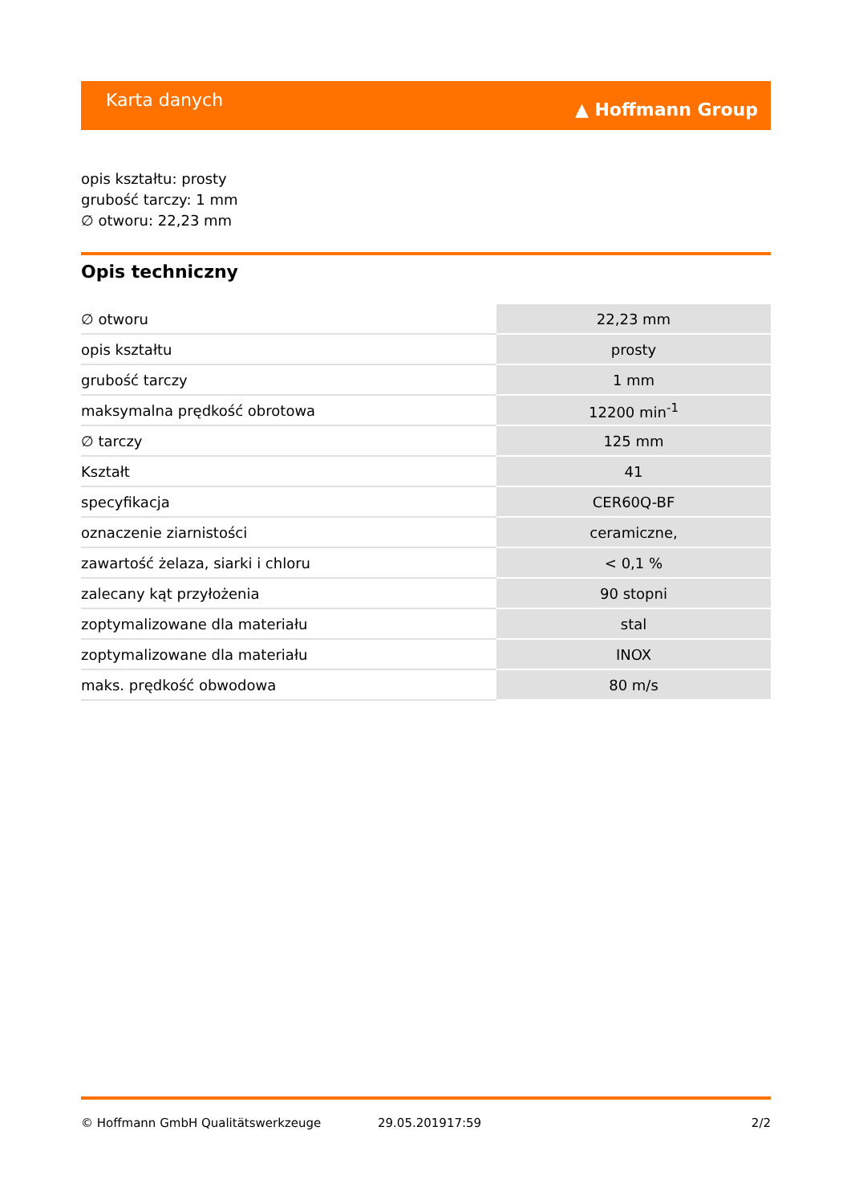Karta danych ▲ Hoffmann Group
opis kształtu: prosty
grubość tarczy: 1 mm
∅ otworu: 22,23 mm
Opis techniczny
| ∅ otworu | 22,23 mm |
| opis kształtu | prosty |
| grubość tarczy | 1 mm |
| maksymalna prędkość obrotowa | 12200 min<sup>-1</sup> |
| ∅ tarczy | 125 mm |
| Kształt | 41 |
| specyfikacja | CER60Q-BF |
| oznaczenie ziarnistości | ceramiczne, |
| zawartość żelaza, siarki i chloru | < 0,1 % |
| zalecany kąt przyłożenia | 90 stopni |
| zoptymalizowane dla materiału | stal |
| zoptymalizowane dla materiału | INOX |
| maks. prędkość obwodowa | 80 m/s |
© Hoffmann GmbH Qualitätswerkzeuge 29.05.201917:59 2/2